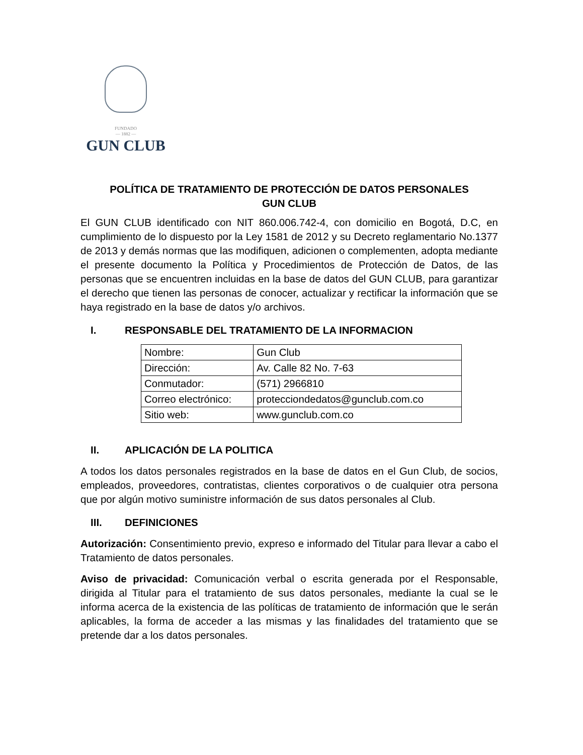FUNDADO
— 1882 —
GUN CLUB
POLÍTICA DE TRATAMIENTO DE PROTECCIÓN DE DATOS PERSONALES
GUN CLUB
El GUN CLUB identificado con NIT 860.006.742-4, con domicilio en Bogotá, D.C, en cumplimiento de lo dispuesto por la Ley 1581 de 2012 y su Decreto reglamentario No.1377 de 2013 y demás normas que las modifiquen, adicionen o complementen, adopta mediante el presente documento la Política y Procedimientos de Protección de Datos, de las personas que se encuentren incluidas en la base de datos del GUN CLUB, para garantizar el derecho que tienen las personas de conocer, actualizar y rectificar la información que se haya registrado en la base de datos y/o archivos.
I. RESPONSABLE DEL TRATAMIENTO DE LA INFORMACION
| Nombre: | Gun Club |
| Dirección: | Av. Calle 82 No. 7-63 |
| Conmutador: | (571) 2966810 |
| Correo electrónico: | protecciondedatos@gunclub.com.co |
| Sitio web: | www.gunclub.com.co |
II. APLICACIÓN DE LA POLITICA
A todos los datos personales registrados en la base de datos en el Gun Club, de socios, empleados, proveedores, contratistas, clientes corporativos o de cualquier otra persona que por algún motivo suministre información de sus datos personales al Club.
III. DEFINICIONES
Autorización: Consentimiento previo, expreso e informado del Titular para llevar a cabo el Tratamiento de datos personales.
Aviso de privacidad: Comunicación verbal o escrita generada por el Responsable, dirigida al Titular para el tratamiento de sus datos personales, mediante la cual se le informa acerca de la existencia de las políticas de tratamiento de información que le serán aplicables, la forma de acceder a las mismas y las finalidades del tratamiento que se pretende dar a los datos personales.